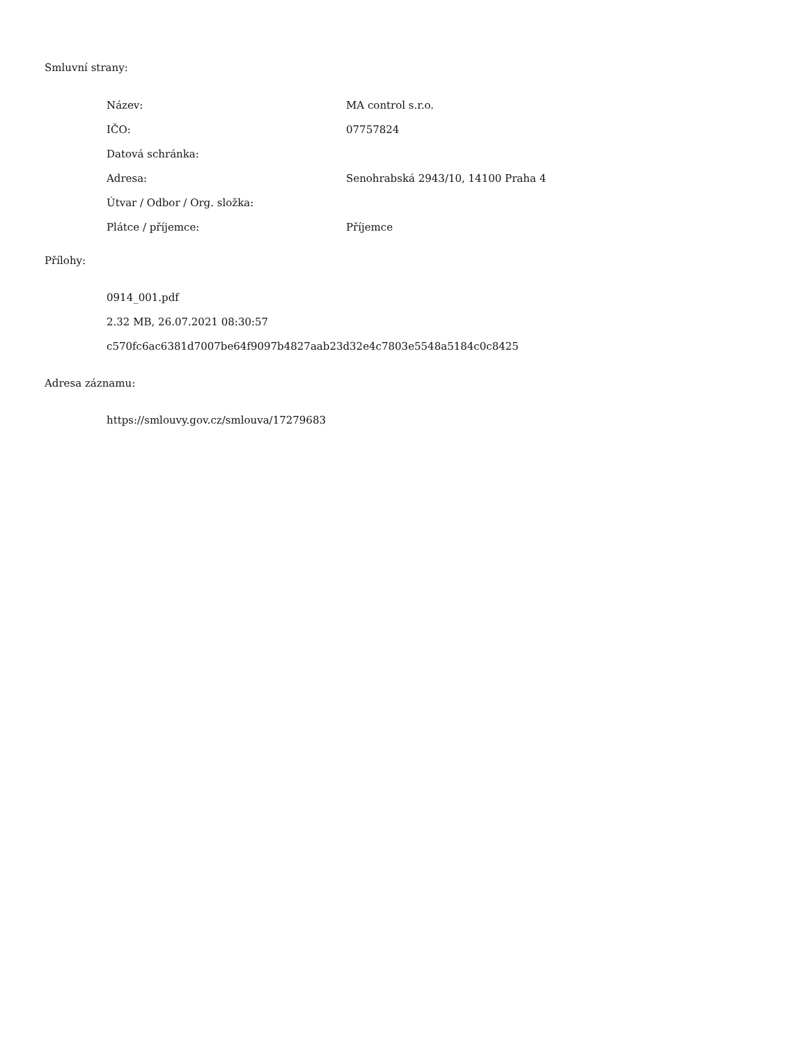Smluvní strany:
| Název: | MA control s.r.o. |
| IČO: | 07757824 |
| Datová schránka: | |
| Adresa: | Senohrabská 2943/10, 14100 Praha 4 |
| Útvar / Odbor / Org. složka: | |
| Plátce / příjemce: | Příjemce |
Přílohy:
0914_001.pdf
2.32 MB, 26.07.2021 08:30:57
c570fc6ac6381d7007be64f9097b4827aab23d32e4c7803e5548a5184c0c8425
Adresa záznamu:
https://smlouvy.gov.cz/smlouva/17279683